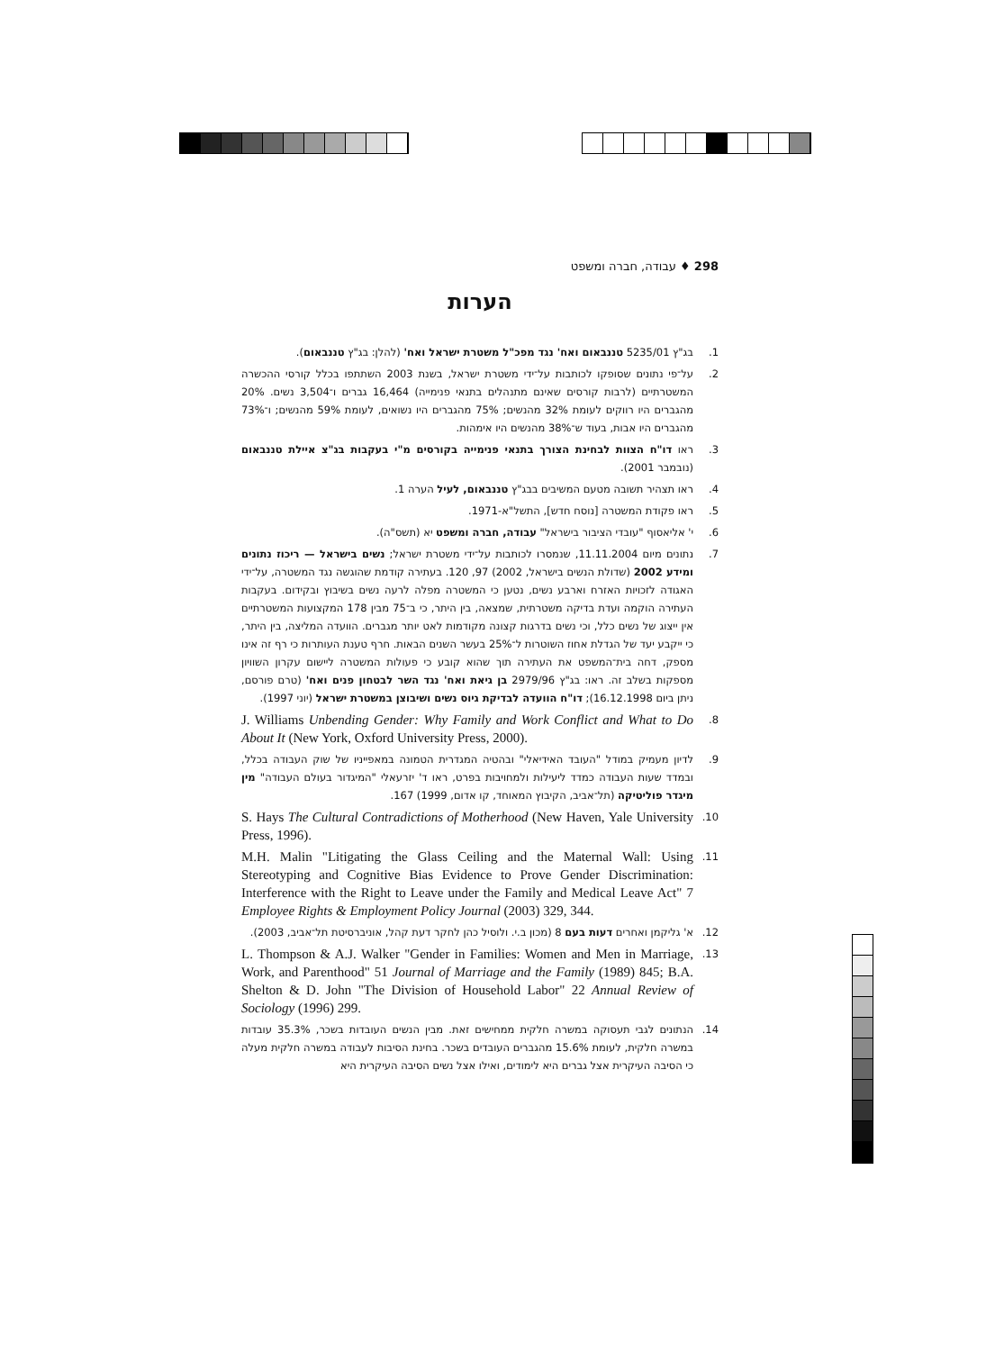298 ♦ עבודה, חברה ומשפט
הערות
1. בג"ץ 5235/01 טננבאום ואח' נגד מפכ"ל משטרת ישראל ואח' (להלן: בג"ץ טננבאום).
2. על־פי נתונים שסופקו לכותבות על־ידי משטרת ישראל, בשנת 2003 השתתפו בכלל קורסי ההכשרה המשטרתיים (לרבות קורסים שאינם מתנהלים בתנאי פנימייה) 16,464 גברים ו־3,504 נשים. 20% מהגברים היו רווקים לעומת 32% מהנשים; 75% מהגברים היו נשואים, לעומת 59% מהנשים; ו־73% מהגברים היו אבות, בעוד ש־38% מהנשים היו אימהות.
3. ראו דו"ח הצוות לבחינת הצורך בתנאי פנימייה בקורסים מ"י בעקבות בג"צ איילת טננבאום (נובמבר 2001).
4. ראו תצהיר תשובה מטעם המשיבים בבג"ץ טננבאום, לעיל הערה 1.
5. ראו פקודת המשטרה [נוסח חדש], התשל"א-1971.
6. י' אליאסוף "עובדי הציבור בישראל" עבודה, חברה ומשפט יא (תשס"ה).
7. נתונים מיום 11.11.2004, שנמסרו לכותבות על־ידי משטרת ישראל; נשים בישראל — ריכוז נתונים ומידע 2002 (שדולת הנשים בישראל, 2002) 97, 120. בעתירה קודמת שהוגשה נגד המשטרה, על־ידי האגודה לזכויות האזרח וארבע נשים, נטען כי המשטרה מפלה לרעה נשים בשיבוץ ובקידום. בעקבות העתירה הוקמה ועדת בדיקה משטרתית, שמצאה, בין היתר, כי ב־75 מבין 178 המקצועות המשטרתיים אין ייצוג של נשים כלל, וכי נשים בדרגות קצונה מקודמות לאט יותר מגברים. הוועדה המליצה, בין היתר, כי ייקבע יעד של הגדלת אחוז השוטרות ל־25% בעשר השנים הבאות. חרף טענת העותרות כי רף זה אינו מספק, דחה בית־המשפט את העתירה תוך שהוא קובע כי פעולות המשטרה ליישום עקרון השוויון מספקות בשלב זה. ראו: בג"ץ 2979/96 בן גיאת ואח' נגד השר לבטחון פנים ואח' (טרם פורסם, ניתן ביום 16.12.1998); דו"ח הוועדה לבדיקת גיוס נשים ושיבוצן במשטרת ישראל (יוני 1997).
8. J. Williams Unbending Gender: Why Family and Work Conflict and What to Do About It (New York, Oxford University Press, 2000).
9. לדיון מעמיק במודל "העובד האידיאלי" ובהטיה המגדרית הטמונה במאפייניו של שוק העבודה בכלל, ובמדד שעות העבודה כמדד ליעילות ולמחויבות בפרט, ראו ד' יזרעאלי "המיגדור בעולם העבודה" מין מיגדר פוליטיקה (תל־אביב, הקיבוץ המאוחד, קו אדום, 1999) 167.
10. S. Hays The Cultural Contradictions of Motherhood (New Haven, Yale University Press, 1996).
11. M.H. Malin "Litigating the Glass Ceiling and the Maternal Wall: Using Stereotyping and Cognitive Bias Evidence to Prove Gender Discrimination: Interference with the Right to Leave under the Family and Medical Leave Act" 7 Employee Rights & Employment Policy Journal (2003) 329, 344.
12. א' גליקמן ואחרים דעות בעם 8 (מכון ב.י. ולוסיל כהן לחקר דעת קהל, אוניברסיטת תל־אביב, 2003).
13. L. Thompson & A.J. Walker "Gender in Families: Women and Men in Marriage, Work, and Parenthood" 51 Journal of Marriage and the Family (1989) 845; B.A. Shelton & D. John "The Division of Household Labor" 22 Annual Review of Sociology (1996) 299.
14. הנתונים לגבי תעסוקה במשרה חלקית ממחישים זאת. מבין הנשים העובדות בשכר, 35.3% עובדות במשרה חלקית, לעומת 15.6% מהגברים העובדים בשכר. בחינת הסיבות לעבודה במשרה חלקית מעלה כי הסיבה העיקרית אצל גברים היא לימודים, ואילו אצל נשים הסיבה העיקרית היא